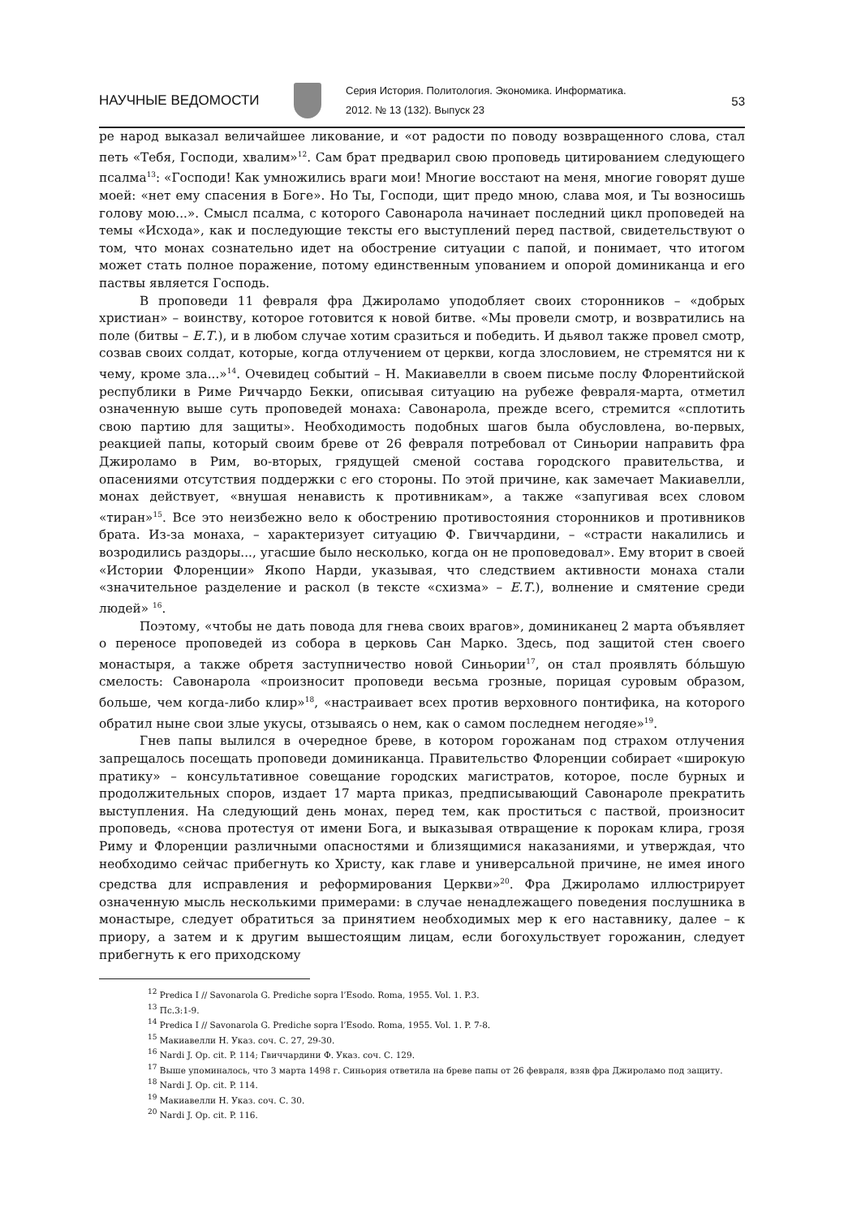НАУЧНЫЕ ВЕДОМОСТИ
Серия История. Политология. Экономика. Информатика.
2012. № 13 (132). Выпуск 23
53
ре народ выказал величайшее ликование, и «от радости по поводу возвращенного слова, стал петь «Тебя, Господи, хвалим»<sup>12</sup>. Сам брат предварил свою проповедь цитированием следующего псалма<sup>13</sup>: «Господи! Как умножились враги мои! Многие восстают на меня, многие говорят душе моей: «нет ему спасения в Боге». Но Ты, Господи, щит предо мною, слава моя, и Ты возносишь голову мою...». Смысл псалма, с которого Савонарола начинает последний цикл проповедей на темы «Исхода», как и последующие тексты его выступлений перед паствой, свидетельствуют о том, что монах сознательно идет на обострение ситуации с папой, и понимает, что итогом может стать полное поражение, потому единственным упованием и опорой доминиканца и его паствы является Господь.
В проповеди 11 февраля фра Джироламо уподобляет своих сторонников – «добрых христиан» – воинству, которое готовится к новой битве. «Мы провели смотр, и возвратились на поле (битвы – Е.Т.), и в любом случае хотим сразиться и победить. И дьявол также провел смотр, созвав своих солдат, которые, когда отлучением от церкви, когда злословием, не стремятся ни к чему, кроме зла...»<sup>14</sup>. Очевидец событий – Н. Макиавелли в своем письме послу Флорентийской республики в Риме Риччардо Бекки, описывая ситуацию на рубеже февраля-марта, отметил означенную выше суть проповедей монаха: Савонарола, прежде всего, стремится «сплотить свою партию для защиты». Необходимость подобных шагов была обусловлена, во-первых, реакцией папы, который своим бреве от 26 февраля потребовал от Синьории направить фра Джироламо в Рим, во-вторых, грядущей сменой состава городского правительства, и опасениями отсутствия поддержки с его стороны. По этой причине, как замечает Макиавелли, монах действует, «внушая ненависть к противникам», а также «запугивая всех словом «тиран»<sup>15</sup>. Все это неизбежно вело к обострению противостояния сторонников и противников брата. Из-за монаха, – характеризует ситуацию Ф. Гвиччардини, – «страсти накалились и возродились раздоры..., угасшие было несколько, когда он не проповедовал». Ему вторит в своей «Истории Флоренции» Якопо Нарди, указывая, что следствием активности монаха стали «значительное разделение и раскол (в тексте «схизма» – Е.Т.), волнение и смятение среди людей» <sup>16</sup>.
Поэтому, «чтобы не дать повода для гнева своих врагов», доминиканец 2 марта объявляет о переносе проповедей из собора в церковь Сан Марко. Здесь, под защитой стен своего монастыря, а также обретя заступничество новой Синьории<sup>17</sup>, он стал проявлять бо́льшую смелость: Савонарола «произносит проповеди весьма грозные, порицая суровым образом, больше, чем когда-либо клир»<sup>18</sup>, «настраивает всех против верховного понтифика, на которого обратил ныне свои злые укусы, отзываясь о нем, как о самом последнем негодяе»<sup>19</sup>.
Гнев папы вылился в очередное бреве, в котором горожанам под страхом отлучения запрещалось посещать проповеди доминиканца. Правительство Флоренции собирает «широкую пратику» – консультативное совещание городских магистратов, которое, после бурных и продолжительных споров, издает 17 марта приказ, предписывающий Савонароле прекратить выступления. На следующий день монах, перед тем, как проститься с паствой, произносит проповедь, «снова протестуя от имени Бога, и выказывая отвращение к порокам клира, грозя Риму и Флоренции различными опасностями и близящимися наказаниями, и утверждая, что необходимо сейчас прибегнуть ко Христу, как главе и универсальной причине, не имея иного средства для исправления и реформирования Церкви»<sup>20</sup>. Фра Джироламо иллюстрирует означенную мысль несколькими примерами: в случае ненадлежащего поведения послушника в монастыре, следует обратиться за принятием необходимых мер к его наставнику, далее – к приору, а затем и к другим вышестоящим лицам, если богохульствует горожанин, следует прибегнуть к его приходскому
<sup>12</sup> Predica I // Savonarola G. Prediche sopra l’Esodo. Roma, 1955. Vol. 1. P.3.
<sup>13</sup> Пс.3:1-9.
<sup>14</sup> Predica I // Savonarola G. Prediche sopra l’Esodo. Roma, 1955. Vol. 1. P. 7-8.
<sup>15</sup> Макиавелли Н. Указ. соч. С. 27, 29-30.
<sup>16</sup> Nardi J. Op. cit. P. 114; Гвиччардини Ф. Указ. соч. С. 129.
<sup>17</sup> Выше упоминалось, что 3 марта 1498 г. Синьория ответила на бреве папы от 26 февраля, взяв фра Джироламо под защиту.
<sup>18</sup> Nardi J. Op. cit. P. 114.
<sup>19</sup> Макиавелли Н. Указ. соч. С. 30.
<sup>20</sup> Nardi J. Op. cit. P. 116.